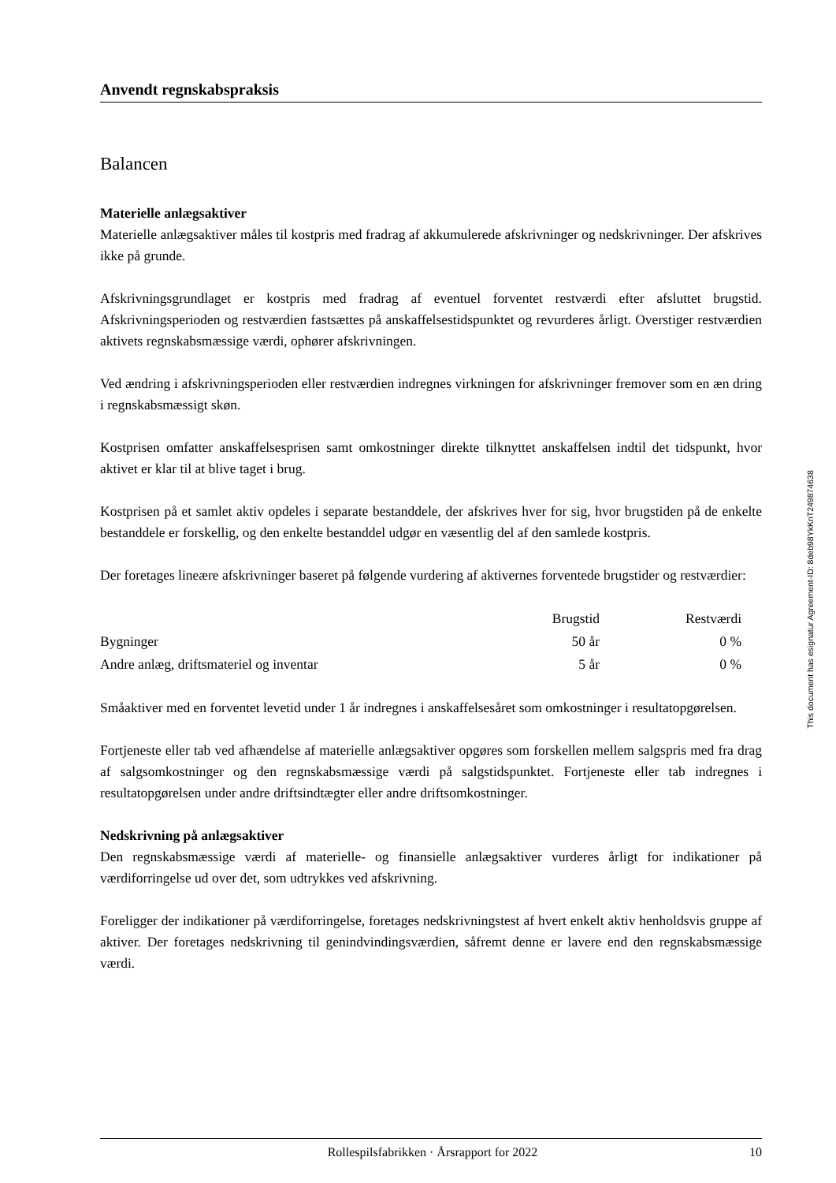Anvendt regnskabspraksis
Balancen
Materielle anlægsaktiver
Materielle anlægsaktiver måles til kostpris med fradrag af akkumulerede afskrivninger og nedskrivninger. Der afskrives ikke på grunde.
Afskrivningsgrundlaget er kostpris med fradrag af eventuel forventet restværdi efter afsluttet brugstid. Afskrivningsperioden og restværdien fastsættes på anskaffelsestidspunktet og revurderes årligt. Overstiger restværdien aktivets regnskabsmæssige værdi, ophører afskrivningen.
Ved ændring i afskrivningsperioden eller restværdien indregnes virkningen for afskrivninger fremover som en æn dring i regnskabsmæssigt skøn.
Kostprisen omfatter anskaffelsesprisen samt omkostninger direkte tilknyttet anskaffelsen indtil det tidspunkt, hvor aktivet er klar til at blive taget i brug.
Kostprisen på et samlet aktiv opdeles i separate bestanddele, der afskrives hver for sig, hvor brugstiden på de enkelte bestanddele er forskellig, og den enkelte bestanddel udgør en væsentlig del af den samlede kostpris.
Der foretages lineære afskrivninger baseret på følgende vurdering af aktivernes forventede brugstider og restværdier:
| | Brugstid | Restværdi |
| --- | --- | --- |
| Bygninger | 50 år | 0 % |
| Andre anlæg, driftsmateriel og inventar | 5 år | 0 % |
Småaktiver med en forventet levetid under 1 år indregnes i anskaffelsesåret som omkostninger i resultatopgørelsen.
Fortjeneste eller tab ved afhændelse af materielle anlægsaktiver opgøres som forskellen mellem salgspris med fra drag af salgsomkostninger og den regnskabsmæssige værdi på salgstidspunktet. Fortjeneste eller tab indregnes i resultatopgørelsen under andre driftsindtægter eller andre driftsomkostninger.
Nedskrivning på anlægsaktiver
Den regnskabsmæssige værdi af materielle- og finansielle anlægsaktiver vurderes årligt for indikationer på værdiforringelse ud over det, som udtrykkes ved afskrivning.
Foreligger der indikationer på værdiforringelse, foretages nedskrivningstest af hvert enkelt aktiv henholdsvis gruppe af aktiver. Der foretages nedskrivning til genindvindingsværdien, såfremt denne er lavere end den regnskabsmæssige værdi.
This document has esignatur Agreement-ID: 8deb98YkKnT249874638
Rollespilsfabrikken · Årsrapport for 2022 10